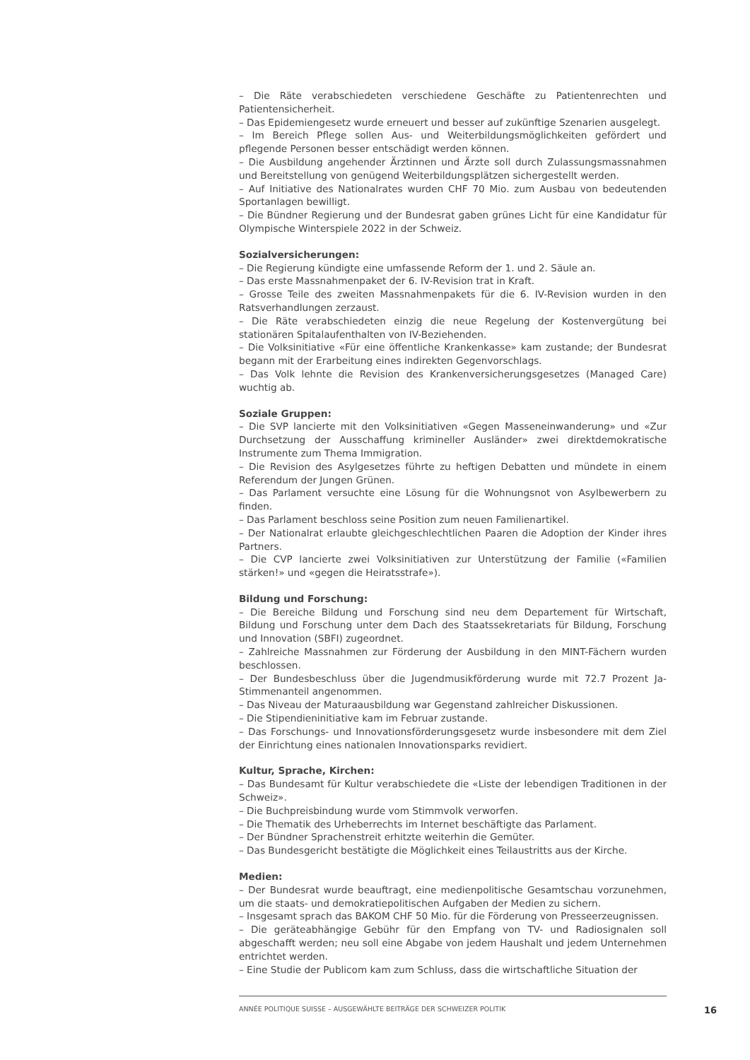– Die Räte verabschiedeten verschiedene Geschäfte zu Patientenrechten und Patientensicherheit.
– Das Epidemiengesetz wurde erneuert und besser auf zukünftige Szenarien ausgelegt.
– Im Bereich Pflege sollen Aus- und Weiterbildungsmöglichkeiten gefördert und pflegende Personen besser entschädigt werden können.
– Die Ausbildung angehender Ärztinnen und Ärzte soll durch Zulassungsmassnahmen und Bereitstellung von genügend Weiterbildungsplätzen sichergestellt werden.
– Auf Initiative des Nationalrates wurden CHF 70 Mio. zum Ausbau von bedeutenden Sportanlagen bewilligt.
– Die Bündner Regierung und der Bundesrat gaben grünes Licht für eine Kandidatur für Olympische Winterspiele 2022 in der Schweiz.
Sozialversicherungen:
– Die Regierung kündigte eine umfassende Reform der 1. und 2. Säule an.
– Das erste Massnahmenpaket der 6. IV-Revision trat in Kraft.
– Grosse Teile des zweiten Massnahmenpakets für die 6. IV-Revision wurden in den Ratsverhandlungen zerzaust.
– Die Räte verabschiedeten einzig die neue Regelung der Kostenvergütung bei stationären Spitalaufenthalten von IV-Beziehenden.
– Die Volksinitiative «Für eine öffentliche Krankenkasse» kam zustande; der Bundesrat begann mit der Erarbeitung eines indirekten Gegenvorschlags.
– Das Volk lehnte die Revision des Krankenversicherungsgesetzes (Managed Care) wuchtig ab.
Soziale Gruppen:
– Die SVP lancierte mit den Volksinitiativen «Gegen Masseneinwanderung» und «Zur Durchsetzung der Ausschaffung krimineller Ausländer» zwei direktdemokratische Instrumente zum Thema Immigration.
– Die Revision des Asylgesetzes führte zu heftigen Debatten und mündete in einem Referendum der Jungen Grünen.
– Das Parlament versuchte eine Lösung für die Wohnungsnot von Asylbewerbern zu finden.
– Das Parlament beschloss seine Position zum neuen Familienartikel.
– Der Nationalrat erlaubte gleichgeschlechtlichen Paaren die Adoption der Kinder ihres Partners.
– Die CVP lancierte zwei Volksinitiativen zur Unterstützung der Familie («Familien stärken!» und «gegen die Heiratsstrafe»).
Bildung und Forschung:
– Die Bereiche Bildung und Forschung sind neu dem Departement für Wirtschaft, Bildung und Forschung unter dem Dach des Staatssekretariats für Bildung, Forschung und Innovation (SBFI) zugeordnet.
– Zahlreiche Massnahmen zur Förderung der Ausbildung in den MINT-Fächern wurden beschlossen.
– Der Bundesbeschluss über die Jugendmusikförderung wurde mit 72.7 Prozent Ja-Stimmenanteil angenommen.
– Das Niveau der Maturaausbildung war Gegenstand zahlreicher Diskussionen.
– Die Stipendieninitiative kam im Februar zustande.
– Das Forschungs- und Innovationsförderungsgesetz wurde insbesondere mit dem Ziel der Einrichtung eines nationalen Innovationsparks revidiert.
Kultur, Sprache, Kirchen:
– Das Bundesamt für Kultur verabschiedete die «Liste der lebendigen Traditionen in der Schweiz».
– Die Buchpreisbindung wurde vom Stimmvolk verworfen.
– Die Thematik des Urheberrechts im Internet beschäftigte das Parlament.
– Der Bündner Sprachenstreit erhitzte weiterhin die Gemüter.
– Das Bundesgericht bestätigte die Möglichkeit eines Teilaustritts aus der Kirche.
Medien:
– Der Bundesrat wurde beauftragt, eine medienpolitische Gesamtschau vorzunehmen, um die staats- und demokratiepolitischen Aufgaben der Medien zu sichern.
– Insgesamt sprach das BAKOM CHF 50 Mio. für die Förderung von Presseerzeugnissen.
– Die geräteabhängige Gebühr für den Empfang von TV- und Radiosignalen soll abgeschafft werden; neu soll eine Abgabe von jedem Haushalt und jedem Unternehmen entrichtet werden.
– Eine Studie der Publicom kam zum Schluss, dass die wirtschaftliche Situation der
ANNÉE POLITIQUE SUISSE – AUSGEWÄHLTE BEITRÄGE DER SCHWEIZER POLITIK
16